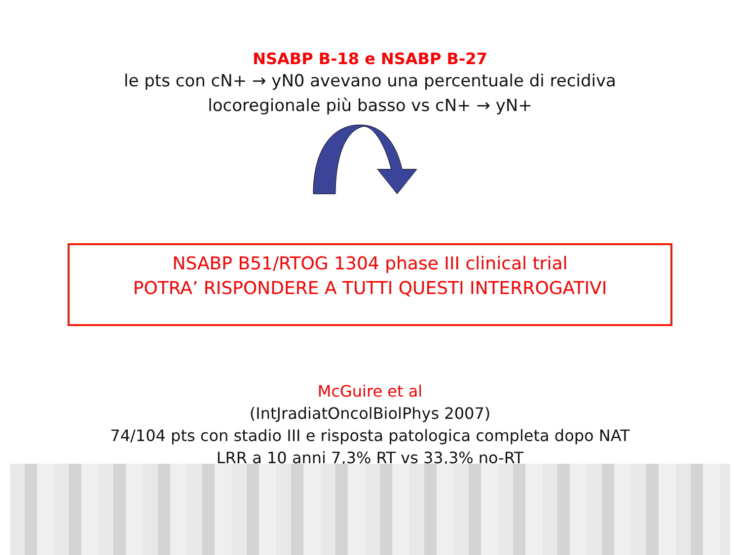NSABP B-18 e NSABP B-27
le pts con cN+ → yN0 avevano una percentuale di recidiva
locoregionale più basso vs cN+ → yN+
NSABP B51/RTOG 1304 phase III clinical trial
POTRA’ RISPONDERE A TUTTI QUESTI INTERROGATIVI
McGuire et al
(IntJradiatOncolBiolPhys 2007)
74/104 pts con stadio III e risposta patologica completa dopo NAT
LRR a 10 anni 7,3% RT vs 33,3% no-RT